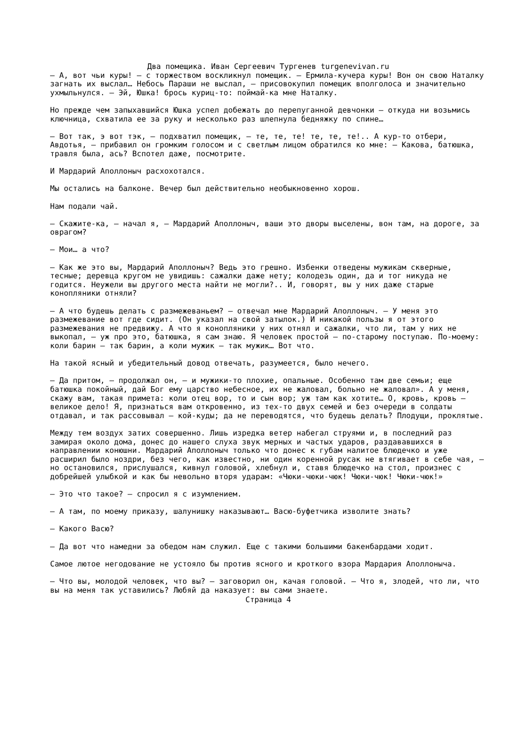Два помещика. Иван Сергеевич Тургенев turgenevivan.ru
— А, вот чьи куры! — с торжеством воскликнул помещик. — Ермила-кучера куры! Вон он свою Наталку загнать их выслал… Небось Параши не выслал, — присовокупил помещик вполголоса и значительно ухмыльнулся. — Эй, Юшка! брось куриц-то: поймай-ка мне Наталку.
Но прежде чем запыхавшийся Юшка успел добежать до перепуганной девчонки — откуда ни возьмись ключница, схватила ее за руку и несколько раз шлепнула бедняжку по спине…
— Вот так, э вот тэк, — подхватил помещик, — те, те, те! те, те, те!.. А кур-то отбери, Авдотья, — прибавил он громким голосом и с светлым лицом обратился ко мне: — Какова, батюшка, травля была, ась? Вспотел даже, посмотрите.
И Мардарий Аполлоныч расхохотался.
Мы остались на балконе. Вечер был действительно необыкновенно хорош.
Нам подали чай.
— Скажите-ка, — начал я, — Мардарий Аполлоныч, ваши это дворы выселены, вон там, на дороге, за оврагом?
— Мои… а что?
— Как же это вы, Мардарий Аполлоныч? Ведь это грешно. Избенки отведены мужикам скверные, тесные; деревца кругом не увидишь: сажалки даже нету; колодезь один, да и тог никуда не годится. Неужели вы другого места найти не могли?.. И, говорят, вы у них даже старые конопляники отняли?
— А что будешь делать с размежеваньем? — отвечал мне Мардарий Аполлоныч. — У меня это размежевание вот где сидит. (Он указал на свой затылок.) И никакой пользы я от этого размежевания не предвижу. А что я конопляники у них отнял и сажалки, что ли, там у них не выкопал, — уж про это, батюшка, я сам знаю. Я человек простой — по-старому поступаю. По-моему: коли барин — так барин, а коли мужик — так мужик… Вот что.
На такой ясный и убедительный довод отвечать, разумеется, было нечего.
— Да притом, — продолжал он, — и мужики-то плохие, опальные. Особенно там две семьи; еще батюшка покойный, дай Бог ему царство небесное, их не жаловал, больно не жаловал». А у меня, скажу вам, такая примета: коли отец вор, то и сын вор; уж там как хотите… О, кровь, кровь — великое дело! Я, признаться вам откровенно, из тех-то двух семей и без очереди в солдаты отдавал, и так рассовывал — кой-куды; да не переводятся, что будешь делать? Плодущи, проклятые.
Между тем воздух затих совершенно. Лишь изредка ветер набегал струями и, в последний раз замирая около дома, донес до нашего слуха звук мерных и частых ударов, раздававшихся в направлении конюшни. Мардарий Аполлоныч только что донес к губам налитое блюдечко и уже расширил было ноздри, без чего, как известно, ни один коренной русак не втягивает в себе чая, — но остановился, прислушался, кивнул головой, хлебнул и, ставя блюдечко на стол, произнес с добрейшей улыбкой и как бы невольно вторя ударам: «Чюки-чюки-чюк! Чюки-чюк! Чюки-чюк!»
— Это что такое? — спросил я с изумлением.
— А там, по моему приказу, шалунишку наказывают… Васю-буфетчика изволите знать?
— Какого Васю?
— Да вот что намедни за обедом нам служил. Еще с такими большими бакенбардами ходит.
Самое лютое негодование не устояло бы против ясного и кроткого взора Мардария Аполлоныча.
— Что вы, молодой человек, что вы? — заговорил он, качая головой. — Что я, злодей, что ли, что вы на меня так уставились? Любяй да наказует: вы сами знаете.
Страница 4